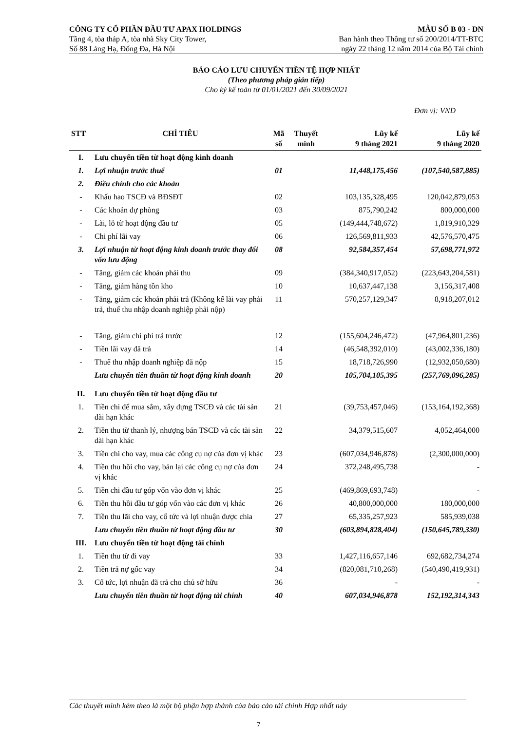CÔNG TY CỔ PHẦN ĐẦU TƯ APAX HOLDINGS
Tầng 4, tòa tháp A, tòa nhà Sky City Tower,
Số 88 Láng Hạ, Đống Đa, Hà Nội
MẪU SỐ B 03 - DN
Ban hành theo Thông tư số 200/2014/TT-BTC
ngày 22 tháng 12 năm 2014 của Bộ Tài chính
BÁO CÁO LƯU CHUYỂN TIỀN TỆ HỢP NHẤT
(Theo phương pháp gián tiếp)
Cho kỳ kế toán từ 01/01/2021 đến 30/09/2021
Đơn vị: VND
| STT | CHỈ TIÊU | Mã số | Thuyết minh | Lũy kế 9 tháng 2021 | Lũy kế 9 tháng 2020 |
| --- | --- | --- | --- | --- | --- |
| I. | Lưu chuyển tiền từ hoạt động kinh doanh | | | | |
| 1. | Lợi nhuận trước thuế | 01 | | 11,448,175,456 | (107,540,587,885) |
| 2. | Điều chỉnh cho các khoản | | | | |
| - | Khấu hao TSCĐ và BĐSĐT | 02 | | 103,135,328,495 | 120,042,879,053 |
| - | Các khoản dự phòng | 03 | | 875,790,242 | 800,000,000 |
| - | Lãi, lỗ từ hoạt động đầu tư | 05 | | (149,444,748,672) | 1,819,910,329 |
| - | Chi phí lãi vay | 06 | | 126,569,811,933 | 42,576,570,475 |
| 3. | Lợi nhuận từ hoạt động kinh doanh trước thay đổi vốn lưu động | 08 | | 92,584,357,454 | 57,698,771,972 |
| - | Tăng, giảm các khoản phải thu | 09 | | (384,340,917,052) | (223,643,204,581) |
| - | Tăng, giảm hàng tồn kho | 10 | | 10,637,447,138 | 3,156,317,408 |
| - | Tăng, giảm các khoản phải trả (Không kể lãi vay phải trả, thuế thu nhập doanh nghiệp phải nộp) | 11 | | 570,257,129,347 | 8,918,207,012 |
| - | Tăng, giảm chi phí trả trước | 12 | | (155,604,246,472) | (47,964,801,236) |
| - | Tiền lãi vay đã trả | 14 | | (46,548,392,010) | (43,002,336,180) |
| - | Thuế thu nhập doanh nghiệp đã nộp | 15 | | 18,718,726,990 | (12,932,050,680) |
| | Lưu chuyển tiền thuần từ hoạt động kinh doanh | 20 | | 105,704,105,395 | (257,769,096,285) |
| II. | Lưu chuyển tiền từ hoạt động đầu tư | | | | |
| 1. | Tiền chi để mua sắm, xây dựng TSCĐ và các tài sản dài hạn khác | 21 | | (39,753,457,046) | (153,164,192,368) |
| 2. | Tiền thu từ thanh lý, nhượng bán TSCĐ và các tài sản dài hạn khác | 22 | | 34,379,515,607 | 4,052,464,000 |
| 3. | Tiền chi cho vay, mua các công cụ nợ của đơn vị khác | 23 | | (607,034,946,878) | (2,300,000,000) |
| 4. | Tiền thu hồi cho vay, bán lại các công cụ nợ của đơn vị khác | 24 | | 372,248,495,738 | - |
| 5. | Tiền chi đầu tư góp vốn vào đơn vị khác | 25 | | (469,869,693,748) | - |
| 6. | Tiền thu hồi đầu tư góp vốn vào các đơn vị khác | 26 | | 40,800,000,000 | 180,000,000 |
| 7. | Tiền thu lãi cho vay, cổ tức và lợi nhuận được chia | 27 | | 65,335,257,923 | 585,939,038 |
| | Lưu chuyển tiền thuần từ hoạt động đầu tư | 30 | | (603,894,828,404) | (150,645,789,330) |
| III. | Lưu chuyển tiền từ hoạt động tài chính | | | | |
| 1. | Tiền thu từ đi vay | 33 | | 1,427,116,657,146 | 692,682,734,274 |
| 2. | Tiền trả nợ gốc vay | 34 | | (820,081,710,268) | (540,490,419,931) |
| 3. | Cổ tức, lợi nhuận đã trả cho chủ sở hữu | 36 | | - | - |
| | Lưu chuyển tiền thuần từ hoạt động tài chính | 40 | | 607,034,946,878 | 152,192,314,343 |
Các thuyết minh kèm theo là một bộ phận hợp thành của báo cáo tài chính Hợp nhất này
7